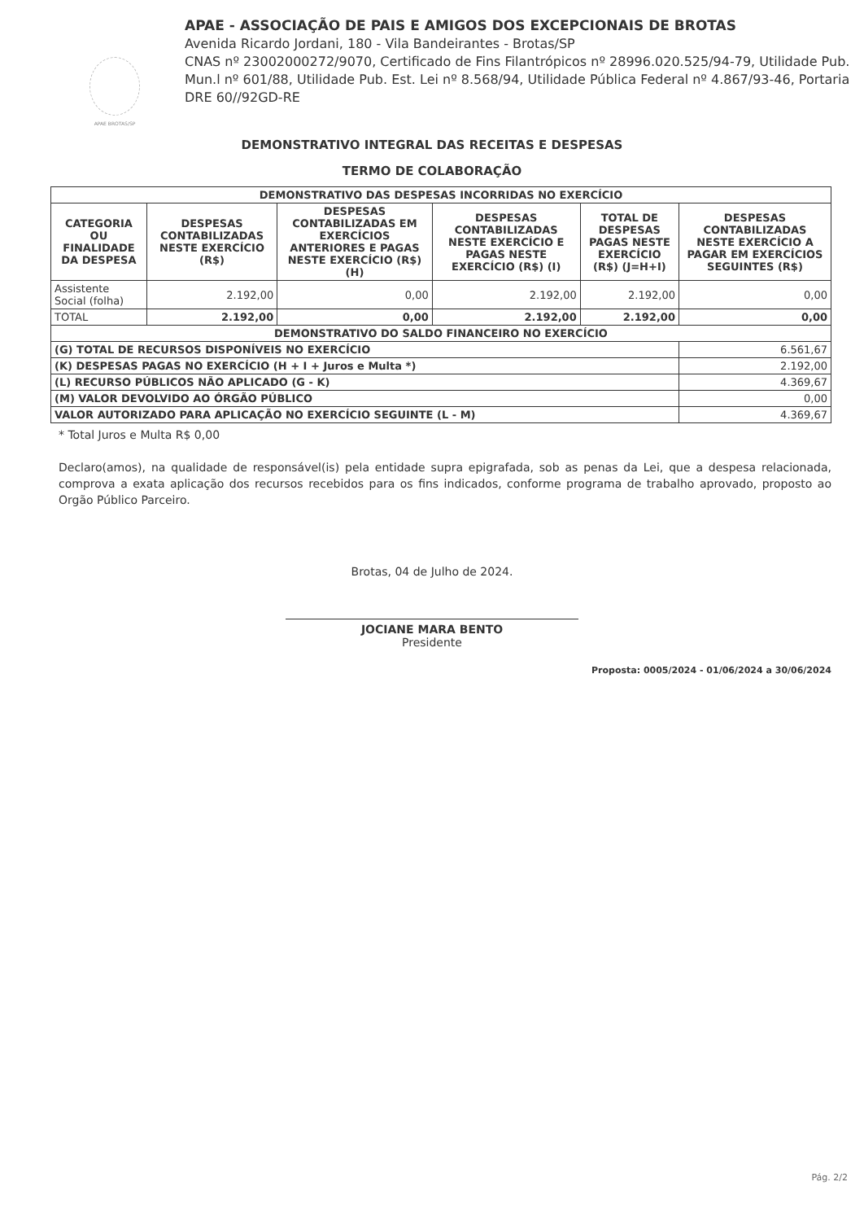APAE BROTAS/SP
APAE - ASSOCIAÇÃO DE PAIS E AMIGOS DOS EXCEPCIONAIS DE BROTAS
Avenida Ricardo Jordani, 180 - Vila Bandeirantes - Brotas/SP
CNAS nº 23002000272/9070, Certificado de Fins Filantrópicos nº 28996.020.525/94-79, Utilidade Pub. Mun.l nº 601/88, Utilidade Pub. Est. Lei nº 8.568/94, Utilidade Pública Federal nº 4.867/93-46, Portaria DRE 60//92GD-RE
DEMONSTRATIVO INTEGRAL DAS RECEITAS E DESPESAS
TERMO DE COLABORAÇÃO
| DEMONSTRATIVO DAS DESPESAS INCORRIDAS NO EXERCÍCIO | | | | | |
| --- | --- | --- | --- | --- | --- |
| CATEGORIA OU FINALIDADE DA DESPESA | DESPESAS CONTABILIZADAS NESTE EXERCÍCIO (R$) | DESPESAS CONTABILIZADAS EM EXERCÍCIOS ANTERIORES E PAGAS NESTE EXERCÍCIO (R$) (H) | DESPESAS CONTABILIZADAS NESTE EXERCÍCIO E PAGAS NESTE EXERCÍCIO (R$) (I) | TOTAL DE DESPESAS PAGAS NESTE EXERCÍCIO (R$) (J=H+I) | DESPESAS CONTABILIZADAS NESTE EXERCÍCIO A PAGAR EM EXERCÍCIOS SEGUINTES (R$) |
| Assistente Social (folha) | 2.192,00 | 0,00 | 2.192,00 | 2.192,00 | 0,00 |
| TOTAL | 2.192,00 | 0,00 | 2.192,00 | 2.192,00 | 0,00 |
| DEMONSTRATIVO DO SALDO FINANCEIRO NO EXERCÍCIO | | | | | |
| (G) TOTAL DE RECURSOS DISPONÍVEIS NO EXERCÍCIO | | | | | 6.561,67 |
| (K) DESPESAS PAGAS NO EXERCÍCIO (H + I + Juros e Multa *) | | | | | 2.192,00 |
| (L) RECURSO PÚBLICOS NÃO APLICADO (G - K) | | | | | 4.369,67 |
| (M) VALOR DEVOLVIDO AO ÓRGÃO PÚBLICO | | | | | 0,00 |
| VALOR AUTORIZADO PARA APLICAÇÃO NO EXERCÍCIO SEGUINTE (L - M) | | | | | 4.369,67 |
* Total Juros e Multa R$ 0,00
Declaro(amos), na qualidade de responsável(is) pela entidade supra epigrafada, sob as penas da Lei, que a despesa relacionada, comprova a exata aplicação dos recursos recebidos para os fins indicados, conforme programa de trabalho aprovado, proposto ao Orgão Público Parceiro.
Brotas, 04 de Julho de 2024.
JOCIANE MARA BENTO
Presidente
Proposta: 0005/2024 - 01/06/2024 a 30/06/2024
Pág. 2/2